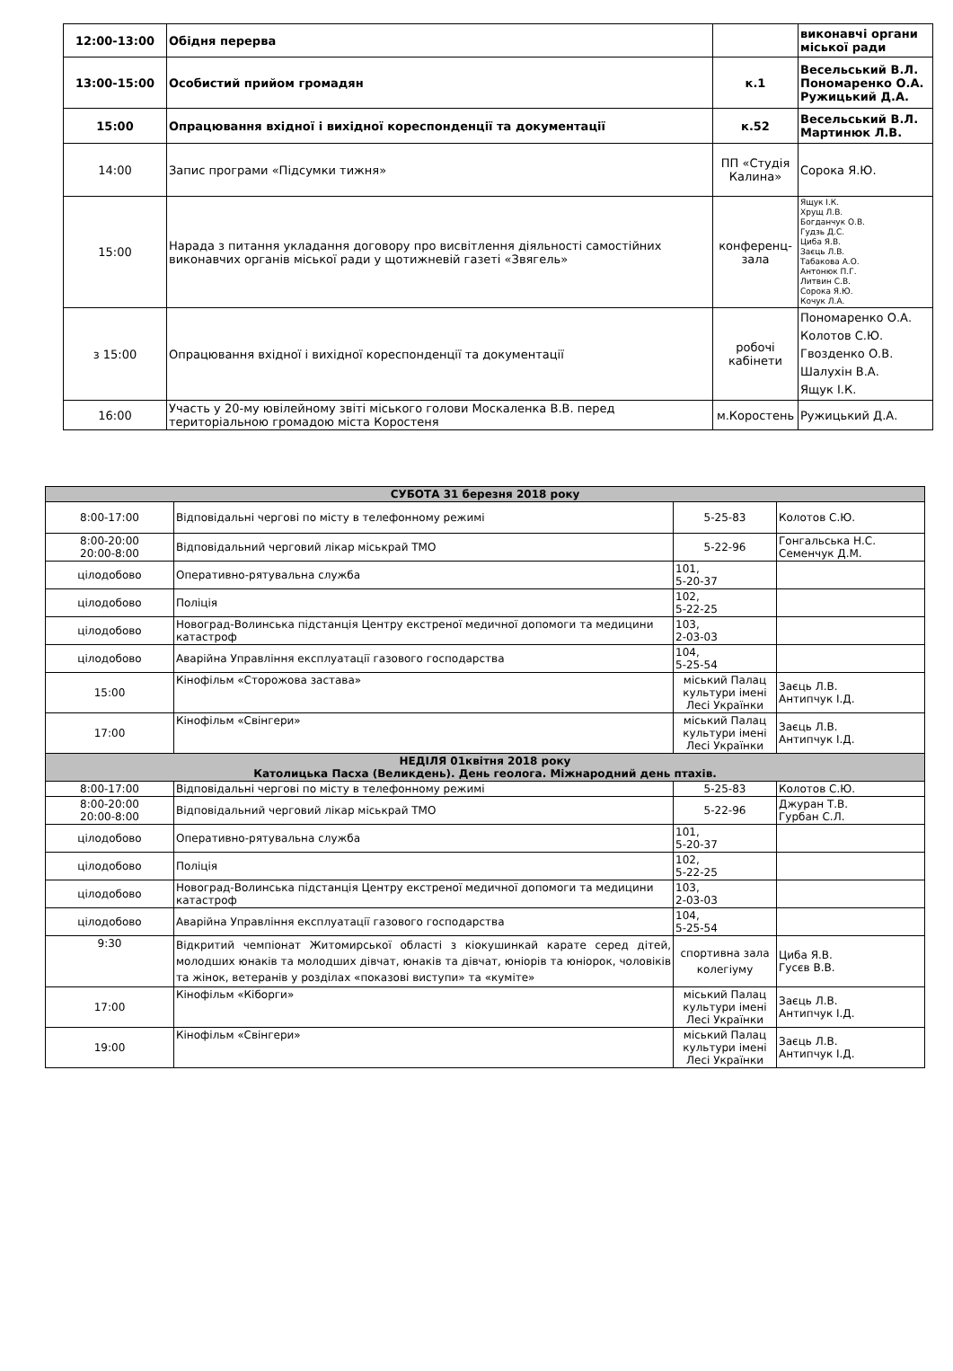| 12:00-13:00 | Обідня перерва | | виконавчі органи міської ради |
| 13:00-15:00 | Особистий прийом громадян | к.1 | Весельський В.Л. Пономаренко О.А. Ружицький Д.А. |
| 15:00 | Опрацювання вхідної і вихідної кореспонденції та документації | к.52 | Весельський В.Л. Мартинюк Л.В. |
| 14:00 | Запис програми «Підсумки тижня» | ПП «Студія Калина» | Сорока Я.Ю. |
| 15:00 | Нарада з питання укладання договору про висвітлення діяльності самостійних виконавчих органів міської ради у щотижневій газеті «Звягель» | конференц-зала | Ящук І.К. Хрущ Л.В. Богданчук О.В. Гудзь Д.С. Циба Я.В. Заєць Л.В. Табакова А.О. Антонюк П.Г. Литвин С.В. Сорока Я.Ю. Кочук Л.А. |
| з 15:00 | Опрацювання вхідної і вихідної кореспонденції та документації | робочі кабінети | Пономаренко О.А. Колотов С.Ю. Гвозденко О.В. Шалухін В.А. Ящук І.К. |
| 16:00 | Участь у 20-му ювілейному звіті міського голови Москаленка В.В. перед територіальною громадою міста Коростеня | м.Коростень | Ружицький Д.А. |
| СУБОТА 31 березня 2018 року | | | |
| 8:00-17:00 | Відповідальні чергові по місту в телефонному режимі | 5-25-83 | Колотов С.Ю. |
| 8:00-20:00 20:00-8:00 | Відповідальний черговий лікар міськрай ТМО | 5-22-96 | Гонгальська Н.С. Семенчук Д.М. |
| цілодобово | Оперативно-рятувальна служба | 101, 5-20-37 | |
| цілодобово | Поліція | 102, 5-22-25 | |
| цілодобово | Новоград-Волинська підстанція Центру екстреної медичної допомоги та медицини катастроф | 103, 2-03-03 | |
| цілодобово | Аварійна Управління експлуатації газового господарства | 104, 5-25-54 | |
| 15:00 | Кінофільм «Сторожова застава» | міський Палац культури імені Лесі Українки | Заєць Л.В. Антипчук І.Д. |
| 17:00 | Кінофільм «Свінгери» | міський Палац культури імені Лесі Українки | Заєць Л.В. Антипчук І.Д. |
| НЕДІЛЯ 01квітня 2018 року Католицька Пасха (Великдень). День геолога. Міжнародний день птахів. | | | |
| 8:00-17:00 | Відповідальні чергові по місту в телефонному режимі | 5-25-83 | Колотов С.Ю. |
| 8:00-20:00 20:00-8:00 | Відповідальний черговий лікар міськрай ТМО | 5-22-96 | Джуран Т.В. Гурбан С.Л. |
| цілодобово | Оперативно-рятувальна служба | 101, 5-20-37 | |
| цілодобово | Поліція | 102, 5-22-25 | |
| цілодобово | Новоград-Волинська підстанція Центру екстреної медичної допомоги та медицини катастроф | 103, 2-03-03 | |
| цілодобово | Аварійна Управління експлуатації газового господарства | 104, 5-25-54 | |
| 9:30 | Відкритий чемпіонат Житомирської області з кіокушинкай карате серед дітей, молодших юнаків та молодших дівчат, юнаків та дівчат, юніорів та юніорок, чоловіків та жінок, ветеранів у розділах «показові виступи» та «куміте» | спортивна зала колегіуму | Циба Я.В. Гусєв В.В. |
| 17:00 | Кінофільм «Кіборги» | міський Палац культури імені Лесі Українки | Заєць Л.В. Антипчук І.Д. |
| 19:00 | Кінофільм «Свінгери» | міський Палац культури імені Лесі Українки | Заєць Л.В. Антипчук І.Д. |